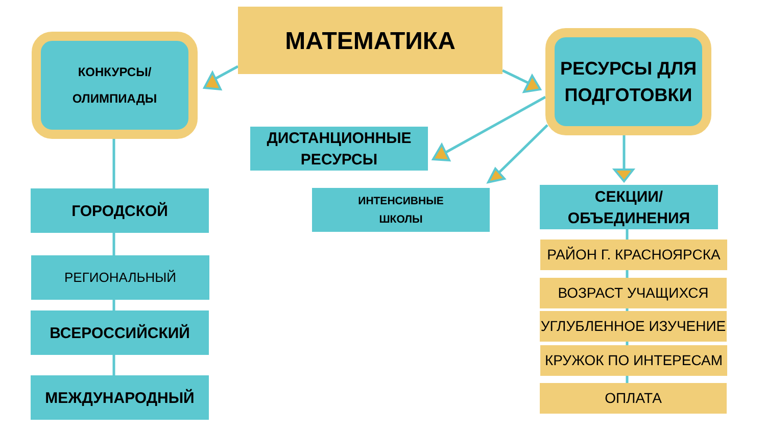МАТЕМАТИКА
КОНКУРСЫ/
ОЛИМПИАДЫ
РЕСУРСЫ ДЛЯ
ПОДГОТОВКИ
ДИСТАНЦИОННЫЕ
РЕСУРСЫ
ИНТЕНСИВНЫЕ
ШКОЛЫ
ГОРОДСКОЙ
РЕГИОНАЛЬНЫЙ
ВСЕРОССИЙСКИЙ
МЕЖДУНАРОДНЫЙ
СЕКЦИИ/
ОБЪЕДИНЕНИЯ
РАЙОН Г. КРАСНОЯРСКА
ВОЗРАСТ УЧАЩИХСЯ
УГЛУБЛЕННОЕ ИЗУЧЕНИЕ
КРУЖОК ПО ИНТЕРЕСАМ
ОПЛАТА